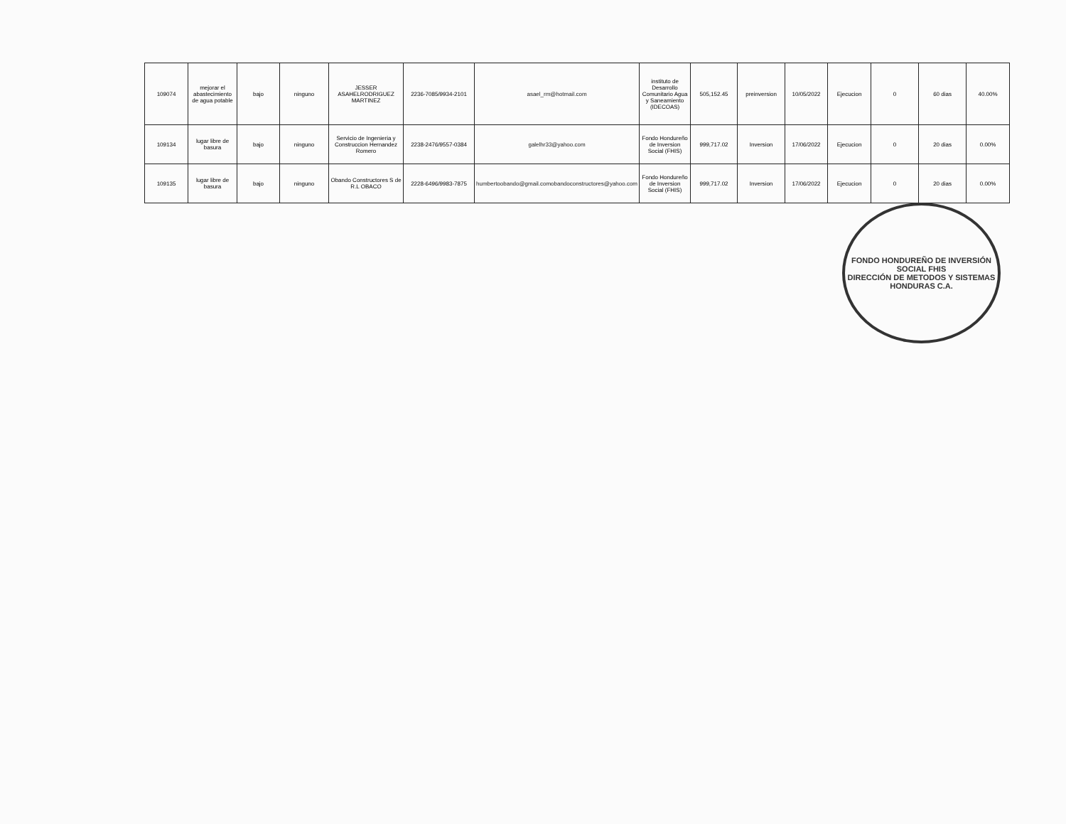| 109074 | mejorar el abastecimiento de agua potable | bajo | ninguno | JESSER ASAHELRODRIGUEZ MARTINEZ | 2236-7085/9934-2101 | asael_rm@hotmail.com | instituto de Desarrollo Comunitario Agua y Saneamiento (IDECOAS) | 505,152.45 | preinversion | 10/05/2022 | Ejecucion | 0 | 60 dias | 40.00% |
| 109134 | lugar libre de basura | bajo | ninguno | Servicio de Ingenieria y Construccion Hernandez Romero | 2238-2476/9557-0384 | galelhr33@yahoo.com | Fondo Hondureño de Inversion Social (FHIS) | 999,717.02 | Inversion | 17/06/2022 | Ejecucion | 0 | 20 dias | 0.00% |
| 109135 | lugar libre de basura | bajo | ninguno | Obando Constructores S de R.L OBACO | 2228-6496/9983-7875 | humbertoobando@gmail.comobandoconstructores@yahoo.com | Fondo Hondureño de Inversion Social (FHIS) | 999,717.02 | Inversion | 17/06/2022 | Ejecucion | 0 | 20 dias | 0.00% |
FONDO HONDUREÑO DE INVERSIÓN SOCIAL FHIS
DIRECCIÓN DE METODOS Y SISTEMAS
HONDURAS C.A.